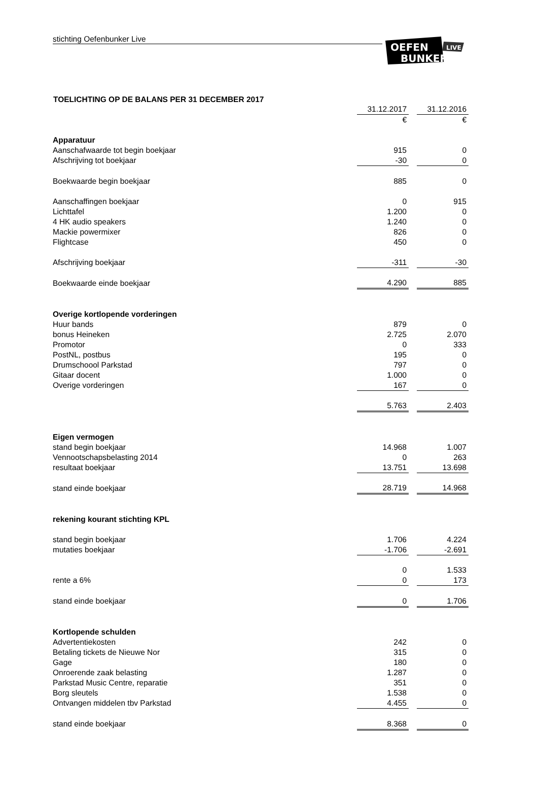stichting Oefenbunker Live
OEFEN
BUNKER
LIVE
TOELICHTING OP DE BALANS PER 31 DECEMBER 2017
| | 31.12.2017 | | 31.12.2016 |
| | € | | € |
| Apparatuur | | | |
| Aanschafwaarde tot begin boekjaar | 915 | | 0 |
| Afschrijving tot boekjaar | -30 | | 0 |
| Boekwaarde begin boekjaar | 885 | | 0 |
| Aanschaffingen boekjaar | 0 | | 915 |
| Lichttafel | 1.200 | | 0 |
| 4 HK audio speakers | 1.240 | | 0 |
| Mackie powermixer | 826 | | 0 |
| Flightcase | 450 | | 0 |
| Afschrijving boekjaar | -311 | | -30 |
| Boekwaarde einde boekjaar | 4.290 | | 885 |
| Overige kortlopende vorderingen | | | |
| Huur bands | 879 | | 0 |
| bonus Heineken | 2.725 | | 2.070 |
| Promotor | 0 | | 333 |
| PostNL, postbus | 195 | | 0 |
| Drumschoool Parkstad | 797 | | 0 |
| Gitaar docent | 1.000 | | 0 |
| Overige vorderingen | 167 | | 0 |
| | 5.763 | | 2.403 |
| Eigen vermogen | | | |
| stand begin boekjaar | 14.968 | | 1.007 |
| Vennootschapsbelasting 2014 | 0 | | 263 |
| resultaat boekjaar | 13.751 | | 13.698 |
| stand einde boekjaar | 28.719 | | 14.968 |
| rekening kourant stichting KPL | | | |
| stand begin boekjaar | 1.706 | | 4.224 |
| mutaties boekjaar | -1.706 | | -2.691 |
| | 0 | | 1.533 |
| rente a 6% | 0 | | 173 |
| stand einde boekjaar | 0 | | 1.706 |
| Kortlopende schulden | | | |
| Advertentiekosten | 242 | | 0 |
| Betaling tickets de Nieuwe Nor | 315 | | 0 |
| Gage | 180 | | 0 |
| Onroerende zaak belasting | 1.287 | | 0 |
| Parkstad Music Centre, reparatie | 351 | | 0 |
| Borg sleutels | 1.538 | | 0 |
| Ontvangen middelen tbv Parkstad | 4.455 | | 0 |
| stand einde boekjaar | 8.368 | | 0 |